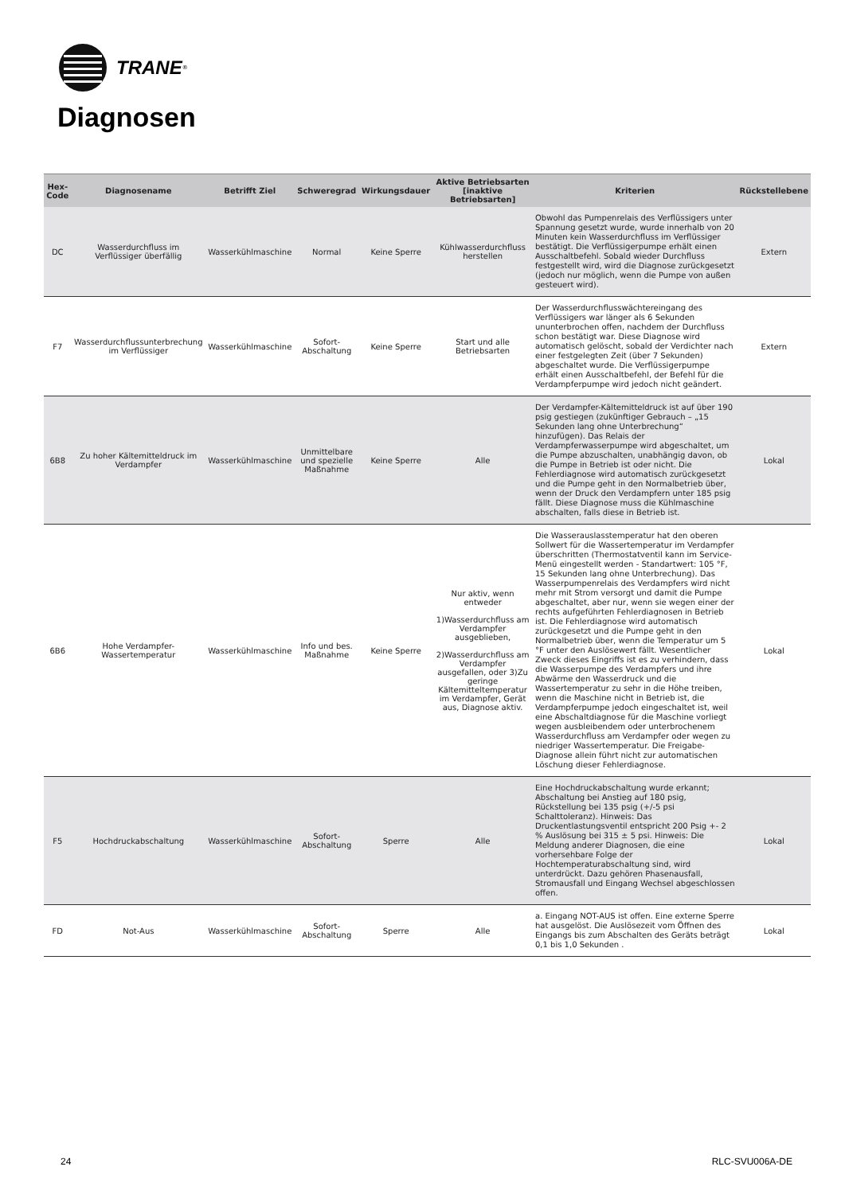TRANE<sup>®</sup>
Diagnosen
| Hex-Code | Diagnosename | Betrifft Ziel | Schweregrad | Wirkungsdauer | Aktive Betriebsarten [inaktive Betriebsarten] | Kriterien | Rückstellebene |
| --- | --- | --- | --- | --- | --- | --- | --- |
| DC | Wasserdurchfluss im Verflüssiger überfällig | Wasserkühlmaschine | Normal | Keine Sperre | Kühlwasserdurchfluss herstellen | Obwohl das Pumpenrelais des Verflüssigers unter Spannung gesetzt wurde, wurde innerhalb von 20 Minuten kein Wasserdurchfluss im Verflüssiger bestätigt. Die Verflüssigerpumpe erhält einen Ausschaltbefehl. Sobald wieder Durchfluss festgestellt wird, wird die Diagnose zurückgesetzt (jedoch nur möglich, wenn die Pumpe von außen gesteuert wird). | Extern |
| F7 | Wasserdurchflussunterbrechung im Verflüssiger | Wasserkühlmaschine | Sofort-Abschaltung | Keine Sperre | Start und alle Betriebsarten | Der Wasserdurchflusswächtereingang des Verflüssigers war länger als 6 Sekunden ununterbrochen offen, nachdem der Durchfluss schon bestätigt war. Diese Diagnose wird automatisch gelöscht, sobald der Verdichter nach einer festgelegten Zeit (über 7 Sekunden) abgeschaltet wurde. Die Verflüssigerpumpe erhält einen Ausschaltbefehl, der Befehl für die Verdampferpumpe wird jedoch nicht geändert. | Extern |
| 6B8 | Zu hoher Kältemitteldruck im Verdampfer | Wasserkühlmaschine | Unmittelbare und spezielle Maßnahme | Keine Sperre | Alle | Der Verdampfer-Kältemitteldruck ist auf über 190 psig gestiegen (zukünftiger Gebrauch – „15 Sekunden lang ohne Unterbrechung“ hinzufügen). Das Relais der Verdampferwasserpumpe wird abgeschaltet, um die Pumpe abzuschalten, unabhängig davon, ob die Pumpe in Betrieb ist oder nicht. Die Fehlerdiagnose wird automatisch zurückgesetzt und die Pumpe geht in den Normalbetrieb über, wenn der Druck den Verdampfern unter 185 psig fällt. Diese Diagnose muss die Kühlmaschine abschalten, falls diese in Betrieb ist. | Lokal |
| 6B6 | Hohe Verdampfer-Wassertemperatur | Wasserkühlmaschine | Info und bes. Maßnahme | Keine Sperre | Nur aktiv, wenn entweder 1)Wasserdurchfluss am Verdampfer ausgeblieben, 2)Wasserdurchfluss am Verdampfer ausgefallen, oder 3)Zu geringe Kältemitteltemperatur im Verdampfer, Gerät aus, Diagnose aktiv. | Die Wasserauslasstemperatur hat den oberen Sollwert für die Wassertemperatur im Verdampfer überschritten (Thermostatventil kann im Service-Menü eingestellt werden - Standartwert: 105 °F, 15 Sekunden lang ohne Unterbrechung). Das Wasserpumpenrelais des Verdampfers wird nicht mehr mit Strom versorgt und damit die Pumpe abgeschaltet, aber nur, wenn sie wegen einer der rechts aufgeführten Fehlerdiagnosen in Betrieb ist. Die Fehlerdiagnose wird automatisch zurückgesetzt und die Pumpe geht in den Normalbetrieb über, wenn die Temperatur um 5 °F unter den Auslösewert fällt. Wesentlicher Zweck dieses Eingriffs ist es zu verhindern, dass die Wasserpumpe des Verdampfers und ihre Abwärme den Wasserdruck und die Wassertemperatur zu sehr in die Höhe treiben, wenn die Maschine nicht in Betrieb ist, die Verdampferpumpe jedoch eingeschaltet ist, weil eine Abschaltdiagnose für die Maschine vorliegt wegen ausbleibendem oder unterbrochenem Wasserdurchfluss am Verdampfer oder wegen zu niedriger Wassertemperatur. Die Freigabe-Diagnose allein führt nicht zur automatischen Löschung dieser Fehlerdiagnose. | Lokal |
| F5 | Hochdruckabschaltung | Wasserkühlmaschine | Sofort-Abschaltung | Sperre | Alle | Eine Hochdruckabschaltung wurde erkannt; Abschaltung bei Anstieg auf 180 psig, Rückstellung bei 135 psig (+/-5 psi Schalttoleranz). Hinweis: Das Druckentlastungsventil entspricht 200 Psig +- 2 % Auslösung bei 315 ± 5 psi. Hinweis: Die Meldung anderer Diagnosen, die eine vorhersehbare Folge der Hochtemperaturabschaltung sind, wird unterdrückt. Dazu gehören Phasenausfall, Stromausfall und Eingang Wechsel abgeschlossen offen. | Lokal |
| FD | Not-Aus | Wasserkühlmaschine | Sofort-Abschaltung | Sperre | Alle | a. Eingang NOT-AUS ist offen. Eine externe Sperre hat ausgelöst. Die Auslösezeit vom Öffnen des Eingangs bis zum Abschalten des Geräts beträgt 0,1 bis 1,0 Sekunden . | Lokal |
24 RLC-SVU006A-DE